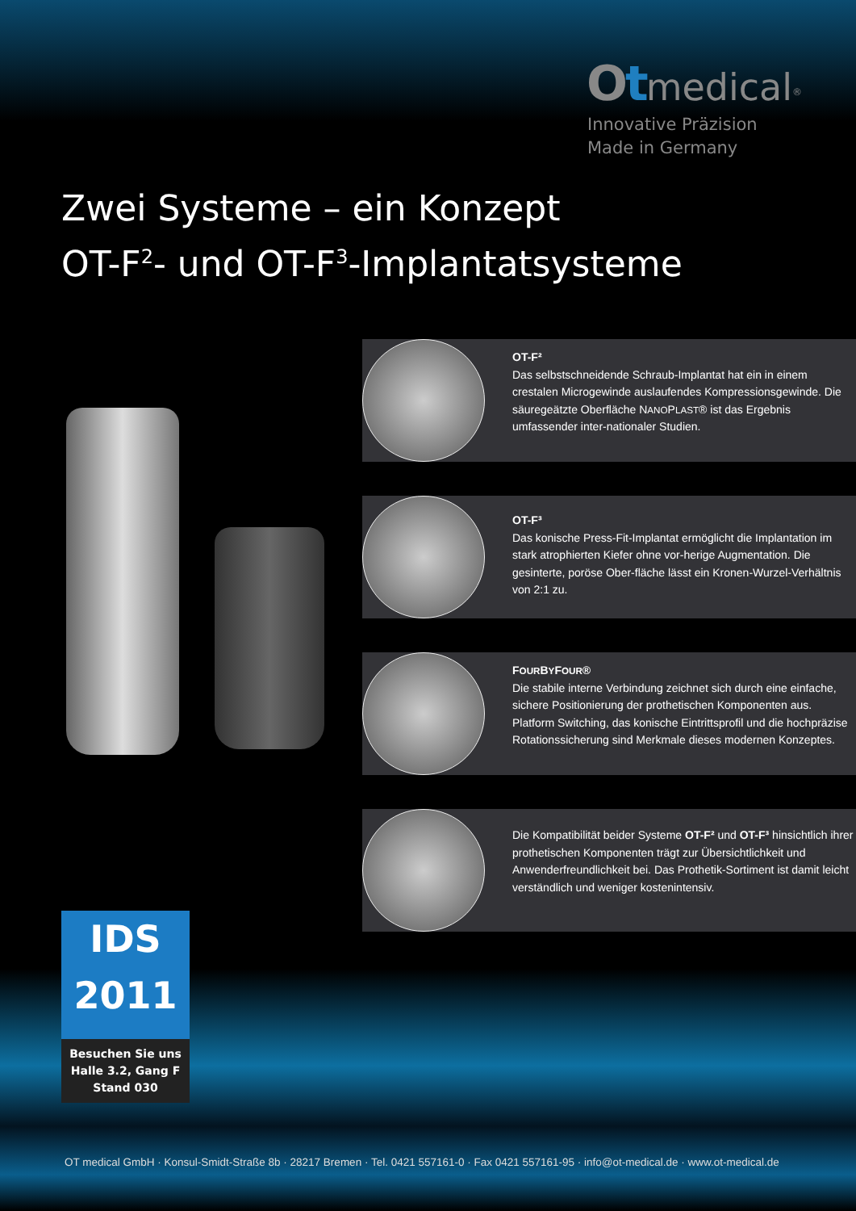Ot medical<sup>®</sup>
Innovative Präzision
Made in Germany
Zwei Systeme – ein Konzept
OT-F<sup>2</sup>- und OT-F<sup>3</sup>-Implantatsysteme
OT-F²
Das selbstschneidende Schraub-Implantat hat ein in einem crestalen Microgewinde auslaufendes Kompressionsgewinde. Die säuregeätzte Oberfläche NANOPLAST® ist das Ergebnis umfassender inter-nationaler Studien.
OT-F³
Das konische Press-Fit-Implantat ermöglicht die Implantation im stark atrophierten Kiefer ohne vor-herige Augmentation. Die gesinterte, poröse Ober-fläche lässt ein Kronen-Wurzel-Verhältnis von 2:1 zu.
FOURBYFOUR®
Die stabile interne Verbindung zeichnet sich durch eine einfache, sichere Positionierung der prothetischen Komponenten aus. Platform Switching, das konische Eintrittsprofil und die hochpräzise Rotationssicherung sind Merkmale dieses modernen Konzeptes.
Die Kompatibilität beider Systeme OT-F² und OT-F³ hinsichtlich ihrer prothetischen Komponenten trägt zur Übersichtlichkeit und Anwenderfreundlichkeit bei. Das Prothetik-Sortiment ist damit leicht verständlich und weniger kostenintensiv.
IDS
2011
Besuchen Sie uns
Halle 3.2, Gang F
Stand 030
OT medical GmbH · Konsul-Smidt-Straße 8b · 28217 Bremen · Tel. 0421 557161-0 · Fax 0421 557161-95 · info@ot-medical.de · www.ot-medical.de